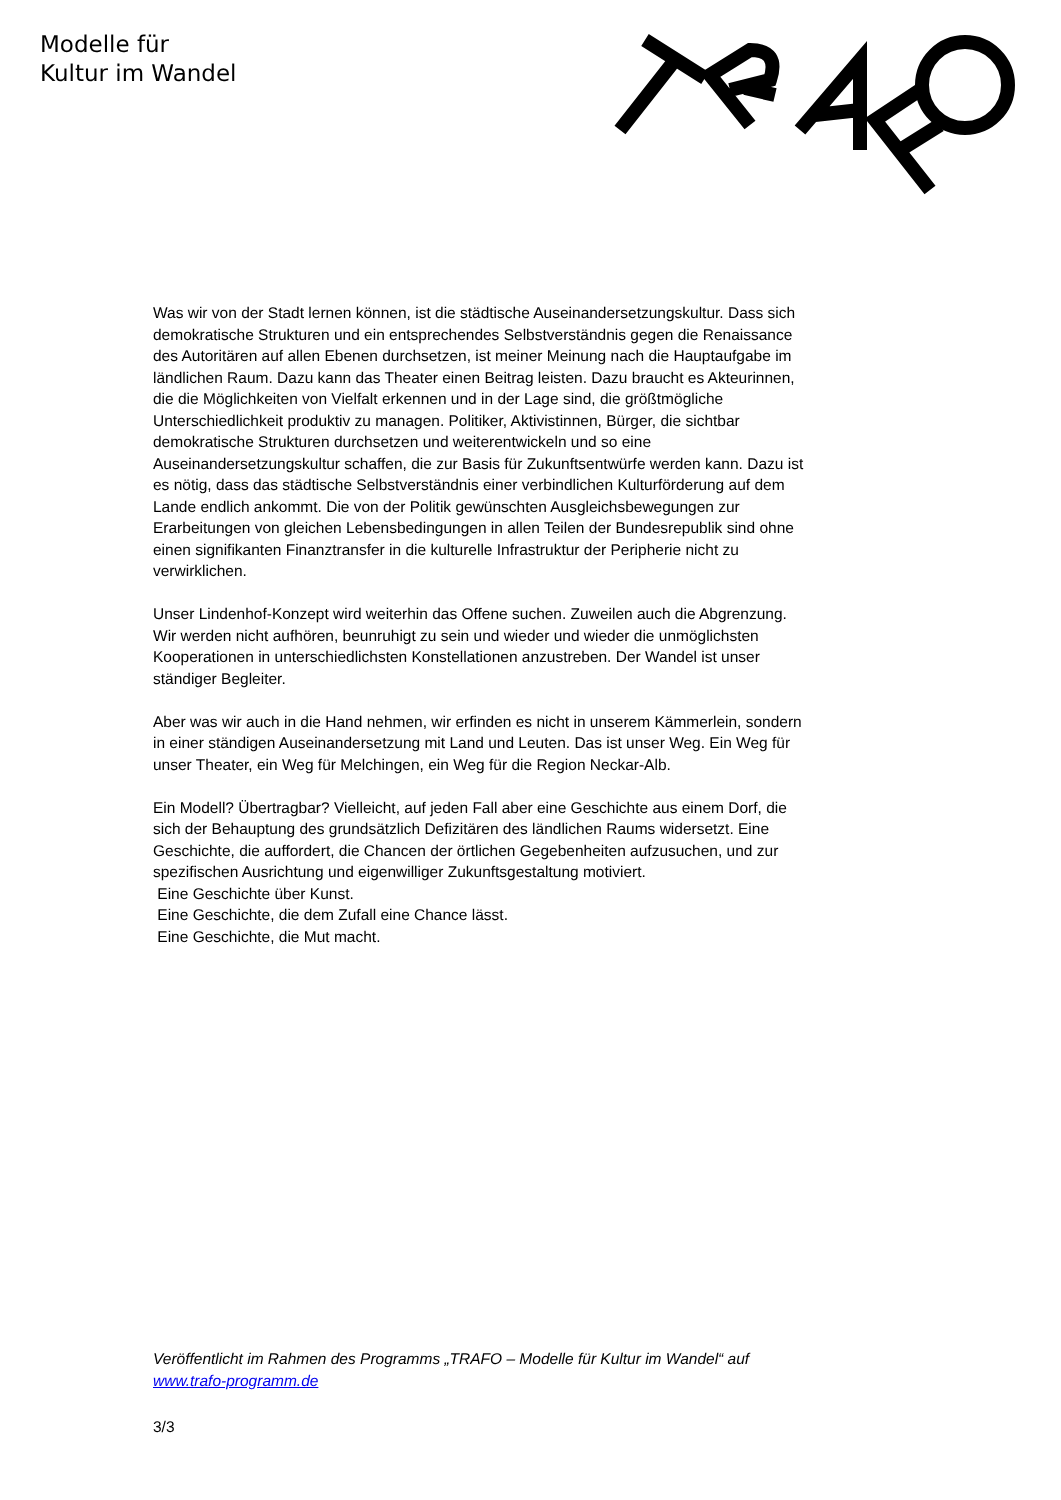Modelle für
Kultur im Wandel
Was wir von der Stadt lernen können, ist die städtische Auseinandersetzungskultur. Dass sich demokratische Strukturen und ein entsprechendes Selbstverständnis gegen die Renaissance des Autoritären auf allen Ebenen durchsetzen, ist meiner Meinung nach die Hauptaufgabe im ländlichen Raum. Dazu kann das Theater einen Beitrag leisten. Dazu braucht es Akteurinnen, die die Möglichkeiten von Vielfalt erkennen und in der Lage sind, die größtmögliche Unterschiedlichkeit produktiv zu managen. Politiker, Aktivistinnen, Bürger, die sichtbar demokratische Strukturen durchsetzen und weiterentwickeln und so eine Auseinandersetzungskultur schaffen, die zur Basis für Zukunftsentwürfe werden kann. Dazu ist es nötig, dass das städtische Selbstverständnis einer verbindlichen Kulturförderung auf dem Lande endlich ankommt. Die von der Politik gewünschten Ausgleichsbewegungen zur Erarbeitungen von gleichen Lebensbedingungen in allen Teilen der Bundesrepublik sind ohne einen signifikanten Finanztransfer in die kulturelle Infrastruktur der Peripherie nicht zu verwirklichen.
Unser Lindenhof-Konzept wird weiterhin das Offene suchen. Zuweilen auch die Abgrenzung. Wir werden nicht aufhören, beunruhigt zu sein und wieder und wieder die unmöglichsten Kooperationen in unterschiedlichsten Konstellationen anzustreben. Der Wandel ist unser ständiger Begleiter.
Aber was wir auch in die Hand nehmen, wir erfinden es nicht in unserem Kämmerlein, sondern in einer ständigen Auseinandersetzung mit Land und Leuten. Das ist unser Weg. Ein Weg für unser Theater, ein Weg für Melchingen, ein Weg für die Region Neckar-Alb.
Ein Modell? Übertragbar? Vielleicht, auf jeden Fall aber eine Geschichte aus einem Dorf, die sich der Behauptung des grundsätzlich Defizitären des ländlichen Raums widersetzt. Eine Geschichte, die auffordert, die Chancen der örtlichen Gegebenheiten aufzusuchen, und zur spezifischen Ausrichtung und eigenwilliger Zukunftsgestaltung motiviert.
Eine Geschichte über Kunst.
Eine Geschichte, die dem Zufall eine Chance lässt.
Eine Geschichte, die Mut macht.
Veröffentlicht im Rahmen des Programms „TRAFO – Modelle für Kultur im Wandel“ auf www.trafo-programm.de
3/3